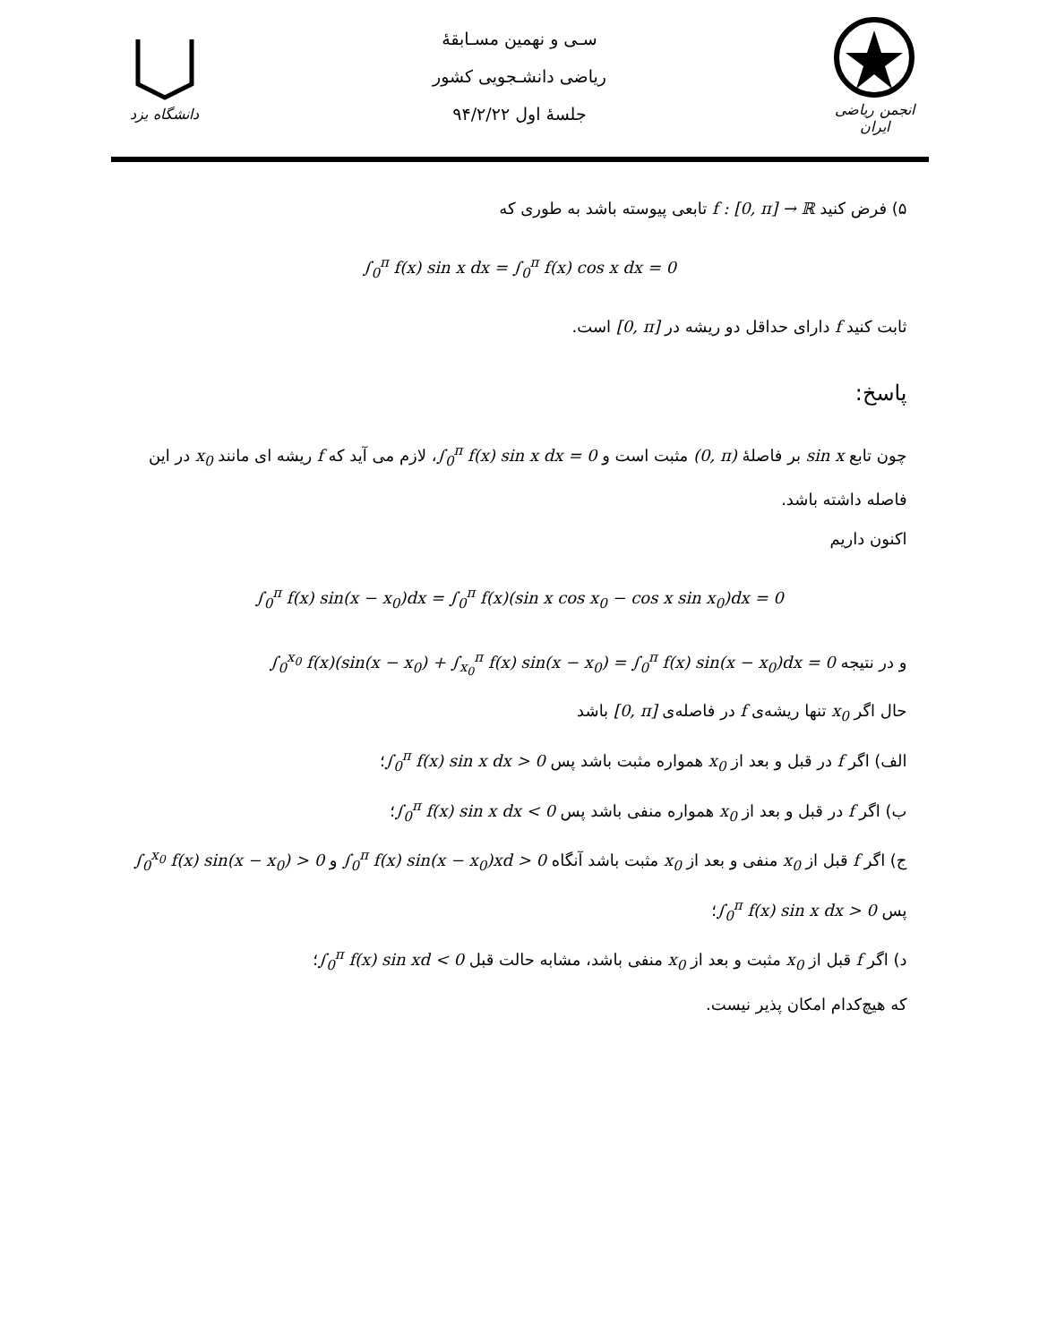دانشگاه یزد
سـی و نهمین مسـابقهٔ
ریاضی دانشـجویی کشور
جلسهٔ اول ۹۴/۲/۲۲
انجمن ریاضی ایران
۵) فرض کنید f : [0, π] → ℝ تابعی پیوسته باشد به طوری که
∫<sub>0</sub><sup>π</sup> f(x) sin x dx = ∫<sub>0</sub><sup>π</sup> f(x) cos x dx = 0
ثابت کنید f دارای حداقل دو ریشه در [0, π] است.
پاسخ:
چون تابع sin x بر فاصلهٔ (0, π) مثبت است و ∫<sub>0</sub><sup>π</sup> f(x) sin x dx = 0، لازم می آید که f ریشه ای مانند x<sub>0</sub> در این فاصله داشته باشد.
اکنون داریم
∫<sub>0</sub><sup>π</sup> f(x) sin(x − x<sub>0</sub>)dx = ∫<sub>0</sub><sup>π</sup> f(x)(sin x cos x<sub>0</sub> − cos x sin x<sub>0</sub>)dx = 0
و در نتیجه ∫<sub>0</sub><sup>x<sub>0</sub></sup> f(x)(sin(x − x<sub>0</sub>) + ∫<sub>x<sub>0</sub></sub><sup>π</sup> f(x) sin(x − x<sub>0</sub>) = ∫<sub>0</sub><sup>π</sup> f(x) sin(x − x<sub>0</sub>)dx = 0
حال اگر x<sub>0</sub> تنها ریشه‌ی f در فاصله‌ی [0, π] باشد
الف) اگر f در قبل و بعد از x<sub>0</sub> همواره مثبت باشد پس ∫<sub>0</sub><sup>π</sup> f(x) sin x dx > 0؛
ب) اگر f در قبل و بعد از x<sub>0</sub> همواره منفی باشد پس ∫<sub>0</sub><sup>π</sup> f(x) sin x dx < 0؛
ج) اگر f قبل از x<sub>0</sub> منفی و بعد از x<sub>0</sub> مثبت باشد آنگاه ∫<sub>0</sub><sup>π</sup> f(x) sin(x − x<sub>0</sub>)xd > 0 و ∫<sub>0</sub><sup>x<sub>0</sub></sup> f(x) sin(x − x<sub>0</sub>) > 0 پس ∫<sub>0</sub><sup>π</sup> f(x) sin x dx > 0؛
د) اگر f قبل از x<sub>0</sub> مثبت و بعد از x<sub>0</sub> منفی باشد، مشابه حالت قبل ∫<sub>0</sub><sup>π</sup> f(x) sin xd < 0؛
که هیچ‌کدام امکان پذیر نیست.